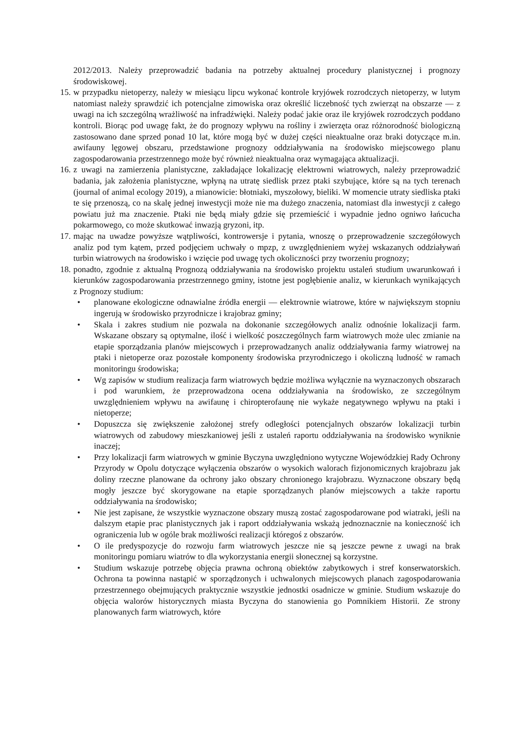2012/2013. Należy przeprowadzić badania na potrzeby aktualnej procedury planistycznej i prognozy środowiskowej.
15.
w przypadku nietoperzy, należy w miesiącu lipcu wykonać kontrole kryjówek rozrodczych nietoperzy, w lutym natomiast należy sprawdzić ich potencjalne zimowiska oraz określić liczebność tych zwierząt na obszarze — z uwagi na ich szczególną wrażliwość na infradźwięki. Należy podać jakie oraz ile kryjówek rozrodczych poddano kontroli. Biorąc pod uwagę fakt, że do prognozy wpływu na rośliny i zwierzęta oraz różnorodność biologiczną zastosowano dane sprzed ponad 10 lat, które mogą być w dużej części nieaktualne oraz braki dotyczące m.in. awifauny lęgowej obszaru, przedstawione prognozy oddziaływania na środowisko miejscowego planu zagospodarowania przestrzennego może być również nieaktualna oraz wymagająca aktualizacji.
16.
z uwagi na zamierzenia planistyczne, zakładające lokalizację elektrowni wiatrowych, należy przeprowadzić badania, jak założenia planistyczne, wpłyną na utratę siedlisk przez ptaki szybujące, które są na tych terenach (journal of animal ecology 2019), a mianowicie: błotniaki, myszołowy, bieliki. W momencie utraty siedliska ptaki te się przenoszą, co na skalę jednej inwestycji może nie ma dużego znaczenia, natomiast dla inwestycji z całego powiatu już ma znaczenie. Ptaki nie będą miały gdzie się przemieścić i wypadnie jedno ogniwo łańcucha pokarmowego, co może skutkować inwazją gryzoni, itp.
17.
mając na uwadze powyższe wątpliwości, kontrowersje i pytania, wnoszę o przeprowadzenie szczegółowych analiz pod tym kątem, przed podjęciem uchwały o mpzp, z uwzględnieniem wyżej wskazanych oddziaływań turbin wiatrowych na środowisko i wzięcie pod uwagę tych okoliczności przy tworzeniu prognozy;
18.
ponadto, zgodnie z aktualną Prognozą oddziaływania na środowisko projektu ustaleń studium uwarunkowań i kierunków zagospodarowania przestrzennego gminy, istotne jest pogłębienie analiz, w kierunkach wynikających z Prognozy studium:
• planowane ekologiczne odnawialne źródła energii — elektrownie wiatrowe, które w największym stopniu ingerują w środowisko przyrodnicze i krajobraz gminy;
• Skala i zakres studium nie pozwala na dokonanie szczegółowych analiz odnośnie lokalizacji farm. Wskazane obszary są optymalne, ilość i wielkość poszczególnych farm wiatrowych może ulec zmianie na etapie sporządzania planów miejscowych i przeprowadzanych analiz oddziaływania farmy wiatrowej na ptaki i nietoperze oraz pozostałe komponenty środowiska przyrodniczego i okoliczną ludność w ramach monitoringu środowiska;
• Wg zapisów w studium realizacja farm wiatrowych będzie możliwa wyłącznie na wyznaczonych obszarach i pod warunkiem, że przeprowadzona ocena oddziaływania na środowisko, ze szczególnym uwzględnieniem wpływu na awifaunę i chiropterofaunę nie wykaże negatywnego wpływu na ptaki i nietoperze;
• Dopuszcza się zwiększenie założonej strefy odległości potencjalnych obszarów lokalizacji turbin wiatrowych od zabudowy mieszkaniowej jeśli z ustaleń raportu oddziaływania na środowisko wyniknie inaczej;
• Przy lokalizacji farm wiatrowych w gminie Byczyna uwzględniono wytyczne Wojewódzkiej Rady Ochrony Przyrody w Opolu dotyczące wyłączenia obszarów o wysokich walorach fizjonomicznych krajobrazu jak doliny rzeczne planowane da ochrony jako obszary chronionego krajobrazu. Wyznaczone obszary będą mogły jeszcze być skorygowane na etapie sporządzanych planów miejscowych a także raportu oddziaływania na środowisko;
• Nie jest zapisane, że wszystkie wyznaczone obszary muszą zostać zagospodarowane pod wiatraki, jeśli na dalszym etapie prac planistycznych jak i raport oddziaływania wskażą jednoznacznie na konieczność ich ograniczenia lub w ogóle brak możliwości realizacji któregoś z obszarów.
• O ile predyspozycje do rozwoju farm wiatrowych jeszcze nie są jeszcze pewne z uwagi na brak monitoringu pomiaru wiatrów to dla wykorzystania energii słonecznej są korzystne.
• Studium wskazuje potrzebę objęcia prawna ochroną obiektów zabytkowych i stref konserwatorskich. Ochrona ta powinna nastąpić w sporządzonych i uchwalonych miejscowych planach zagospodarowania przestrzennego obejmujących praktycznie wszystkie jednostki osadnicze w gminie. Studium wskazuje do objęcia walorów historycznych miasta Byczyna do stanowienia go Pomnikiem Historii. Ze strony planowanych farm wiatrowych, które